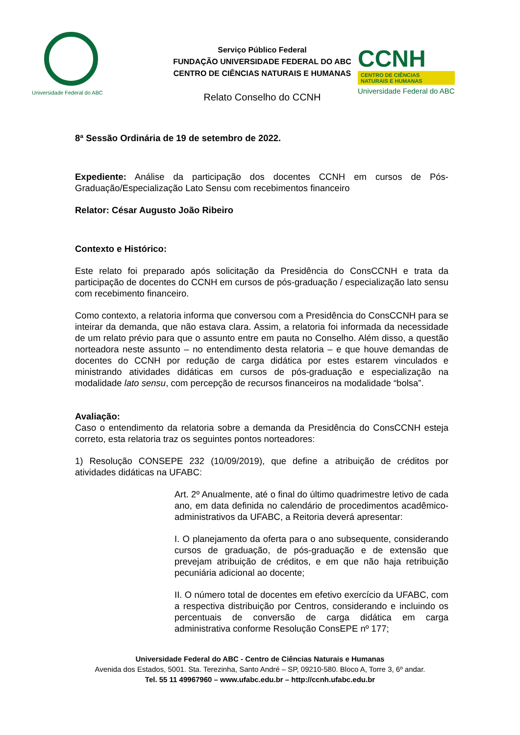Universidade Federal do ABC
Serviço Público Federal
FUNDAÇÃO UNIVERSIDADE FEDERAL DO ABC
CENTRO DE CIÊNCIAS NATURAIS E HUMANAS
Relato Conselho do CCNH
CCNH
CENTRO DE CIÊNCIAS
NATURAIS E HUMANAS
Universidade Federal do ABC
8ª Sessão Ordinária de 19 de setembro de 2022.
Expediente: Análise da participação dos docentes CCNH em cursos de Pós-Graduação/Especialização Lato Sensu com recebimentos financeiro
Relator: César Augusto João Ribeiro
Contexto e Histórico:
Este relato foi preparado após solicitação da Presidência do ConsCCNH e trata da participação de docentes do CCNH em cursos de pós-graduação / especialização lato sensu com recebimento financeiro.
Como contexto, a relatoria informa que conversou com a Presidência do ConsCCNH para se inteirar da demanda, que não estava clara. Assim, a relatoria foi informada da necessidade de um relato prévio para que o assunto entre em pauta no Conselho. Além disso, a questão norteadora neste assunto – no entendimento desta relatoria – e que houve demandas de docentes do CCNH por redução de carga didática por estes estarem vinculados e ministrando atividades didáticas em cursos de pós-graduação e especialização na modalidade lato sensu, com percepção de recursos financeiros na modalidade “bolsa”.
Avaliação:
Caso o entendimento da relatoria sobre a demanda da Presidência do ConsCCNH esteja correto, esta relatoria traz os seguintes pontos norteadores:
1) Resolução CONSEPE 232 (10/09/2019), que define a atribuição de créditos por atividades didáticas na UFABC:
Art. 2º Anualmente, até o final do último quadrimestre letivo de cada ano, em data definida no calendário de procedimentos acadêmico-administrativos da UFABC, a Reitoria deverá apresentar:
I. O planejamento da oferta para o ano subsequente, considerando cursos de graduação, de pós-graduação e de extensão que prevejam atribuição de créditos, e em que não haja retribuição pecuniária adicional ao docente;
II. O número total de docentes em efetivo exercício da UFABC, com a respectiva distribuição por Centros, considerando e incluindo os percentuais de conversão de carga didática em carga administrativa conforme Resolução ConsEPE nº 177;
Universidade Federal do ABC - Centro de Ciências Naturais e Humanas
Avenida dos Estados, 5001. Sta. Terezinha, Santo André – SP, 09210-580. Bloco A, Torre 3, 6º andar.
Tel. 55 11 49967960 – www.ufabc.edu.br – http://ccnh.ufabc.edu.br